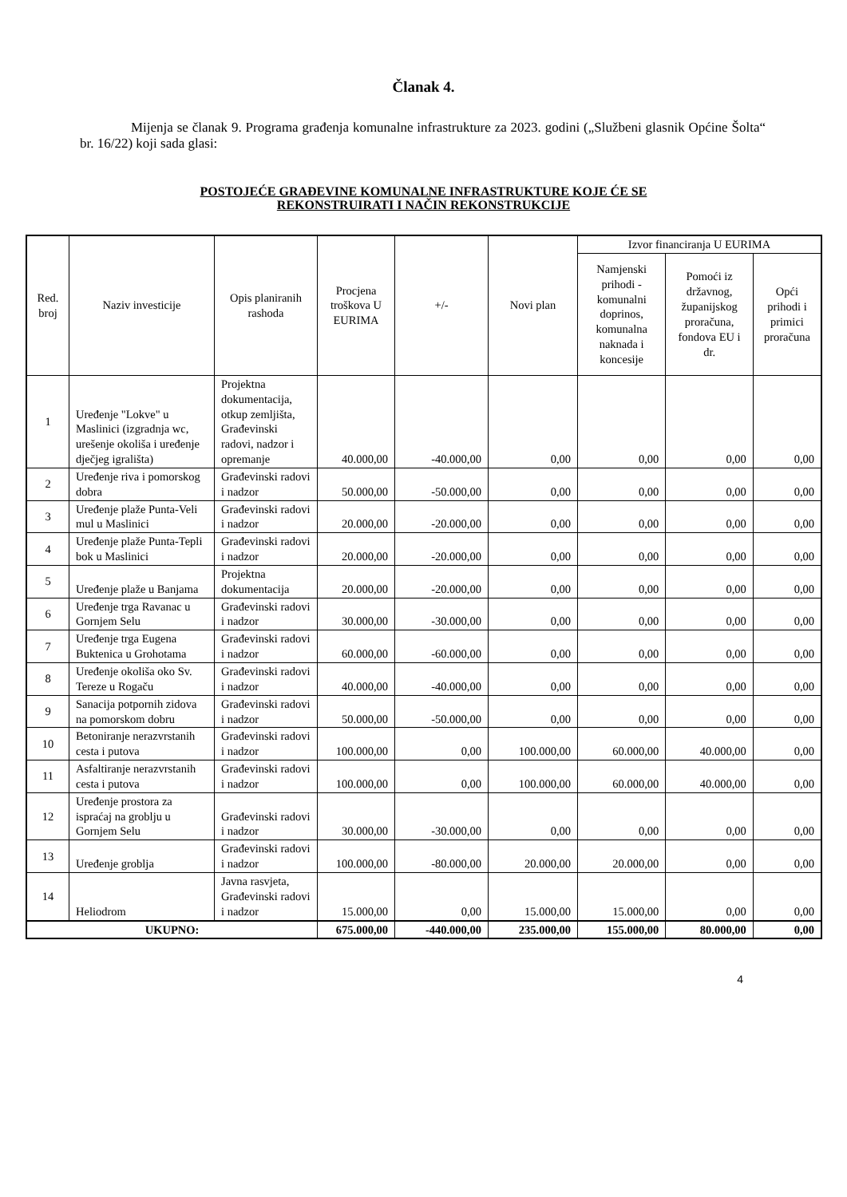Članak 4.
Mijenja se članak 9. Programa građenja komunalne infrastrukture za 2023. godini („Službeni glasnik Općine Šolta“ br. 16/22) koji sada glasi:
POSTOJEĆE GRAĐEVINE KOMUNALNE INFRASTRUKTURE KOJE ĆE SE
REKONSTRUIRATI I NAČIN REKONSTRUKCIJE
| Red. broj | Naziv investicije | Opis planiranih rashoda | Procjena troškova U EURIMA | +/- | Novi plan | Izvor financiranja U EURIMA | | |
| --- | --- | --- | --- | --- | --- | --- | --- | --- |
| | | | | | | Namjenski prihodi - komunalni doprinos, komunalna naknada i koncesije | Pomoći iz državnog, županijskog proračuna, fondova EU i dr. | Opći prihodi i primici proračuna |
| 1 | Uređenje "Lokve" u Maslinici (izgradnja wc, urešenje okoliša i uređenje dječjeg igrališta) | Projektna dokumentacija, otkup zemljišta, Građevinski radovi, nadzor i opremanje | 40.000,00 | -40.000,00 | 0,00 | 0,00 | 0,00 | 0,00 |
| 2 | Uređenje riva i pomorskog dobra | Građevinski radovi i nadzor | 50.000,00 | -50.000,00 | 0,00 | 0,00 | 0,00 | 0,00 |
| 3 | Uređenje plaže Punta-Veli mul u Maslinici | Građevinski radovi i nadzor | 20.000,00 | -20.000,00 | 0,00 | 0,00 | 0,00 | 0,00 |
| 4 | Uređenje plaže Punta-Tepli bok u Maslinici | Građevinski radovi i nadzor | 20.000,00 | -20.000,00 | 0,00 | 0,00 | 0,00 | 0,00 |
| 5 | Uređenje plaže u Banjama | Projektna dokumentacija | 20.000,00 | -20.000,00 | 0,00 | 0,00 | 0,00 | 0,00 |
| 6 | Uređenje trga Ravanac u Gornjem Selu | Građevinski radovi i nadzor | 30.000,00 | -30.000,00 | 0,00 | 0,00 | 0,00 | 0,00 |
| 7 | Uređenje trga Eugena Buktenica u Grohotama | Građevinski radovi i nadzor | 60.000,00 | -60.000,00 | 0,00 | 0,00 | 0,00 | 0,00 |
| 8 | Uređenje okoliša oko Sv. Tereze u Rogaču | Građevinski radovi i nadzor | 40.000,00 | -40.000,00 | 0,00 | 0,00 | 0,00 | 0,00 |
| 9 | Sanacija potpornih zidova na pomorskom dobru | Građevinski radovi i nadzor | 50.000,00 | -50.000,00 | 0,00 | 0,00 | 0,00 | 0,00 |
| 10 | Betoniranje nerazvrstanih cesta i putova | Građevinski radovi i nadzor | 100.000,00 | 0,00 | 100.000,00 | 60.000,00 | 40.000,00 | 0,00 |
| 11 | Asfaltiranje nerazvrstanih cesta i putova | Građevinski radovi i nadzor | 100.000,00 | 0,00 | 100.000,00 | 60.000,00 | 40.000,00 | 0,00 |
| 12 | Uređenje prostora za ispraćaj na groblju u Gornjem Selu | Građevinski radovi i nadzor | 30.000,00 | -30.000,00 | 0,00 | 0,00 | 0,00 | 0,00 |
| 13 | Uređenje groblja | Građevinski radovi i nadzor | 100.000,00 | -80.000,00 | 20.000,00 | 20.000,00 | 0,00 | 0,00 |
| 14 | Heliodrom | Javna rasvjeta, Građevinski radovi i nadzor | 15.000,00 | 0,00 | 15.000,00 | 15.000,00 | 0,00 | 0,00 |
| UKUPNO: | | | 675.000,00 | -440.000,00 | 235.000,00 | 155.000,00 | 80.000,00 | 0,00 |
4